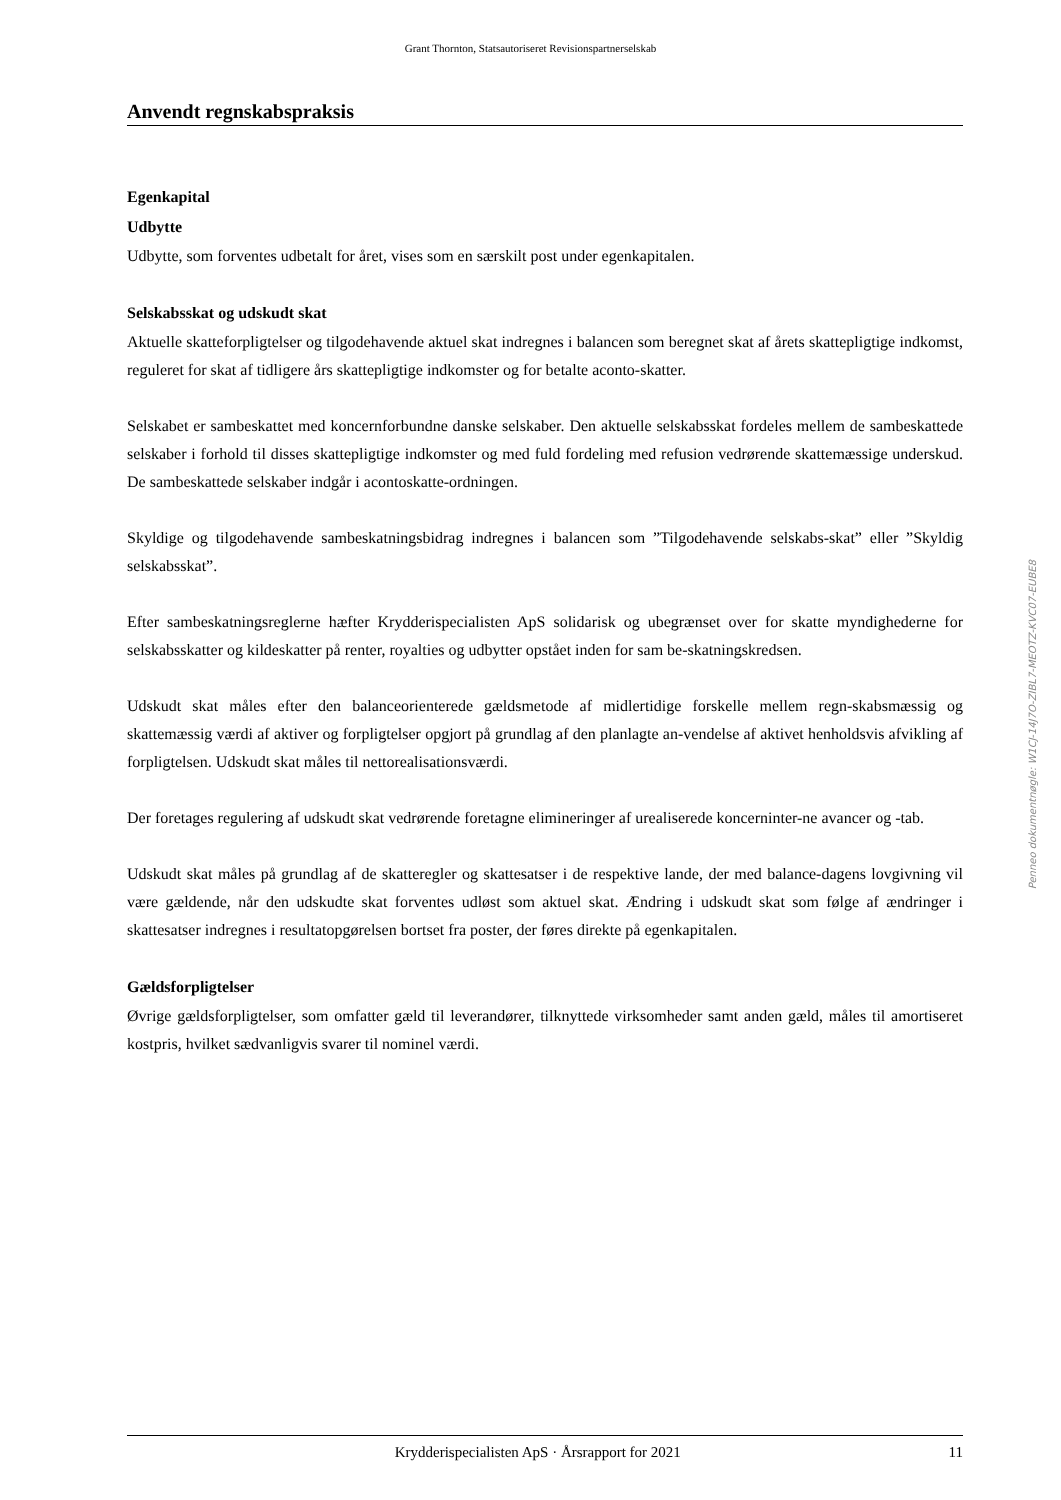Grant Thornton, Statsautoriseret Revisionspartnerselskab
Anvendt regnskabspraksis
Egenkapital
Udbytte
Udbytte, som forventes udbetalt for året, vises som en særskilt post under egenkapitalen.
Selskabsskat og udskudt skat
Aktuelle skatteforpligtelser og tilgodehavende aktuel skat indregnes i balancen som beregnet skat af årets skattepligtige indkomst, reguleret for skat af tidligere års skattepligtige indkomster og for betalte aconto-skatter.
Selskabet er sambeskattet med koncernforbundne danske selskaber. Den aktuelle selskabsskat fordeles mellem de sambeskattede selskaber i forhold til disses skattepligtige indkomster og med fuld fordeling med refusion vedrørende skattemæssige underskud. De sambeskattede selskaber indgår i acontoskatte-ordningen.
Skyldige og tilgodehavende sambeskatningsbidrag indregnes i balancen som ”Tilgodehavende selskabs-skat” eller ”Skyldig selskabsskat”.
Efter sambeskatningsreglerne hæfter Krydderispecialisten ApS solidarisk og ubegrænset over for skatte myndighederne for selskabsskatter og kildeskatter på renter, royalties og udbytter opstået inden for sam be-skatningskredsen.
Udskudt skat måles efter den balanceorienterede gældsmetode af midlertidige forskelle mellem regn-skabsmæssig og skattemæssig værdi af aktiver og forpligtelser opgjort på grundlag af den planlagte an-vendelse af aktivet henholdsvis afvikling af forpligtelsen. Udskudt skat måles til nettorealisationsværdi.
Der foretages regulering af udskudt skat vedrørende foretagne elimineringer af urealiserede koncerninter-ne avancer og -tab.
Udskudt skat måles på grundlag af de skatteregler og skattesatser i de respektive lande, der med balance-dagens lovgivning vil være gældende, når den udskudte skat forventes udløst som aktuel skat. Ændring i udskudt skat som følge af ændringer i skattesatser indregnes i resultatopgørelsen bortset fra poster, der føres direkte på egenkapitalen.
Gældsforpligtelser
Øvrige gældsforpligtelser, som omfatter gæld til leverandører, tilknyttede virksomheder samt anden gæld, måles til amortiseret kostpris, hvilket sædvanligvis svarer til nominel værdi.
Penneo dokumentnøgle: W1CJ-14J7O-ZIBL7-MEOTZ-KVC07-EUBE8
Krydderispecialisten ApS · Årsrapport for 2021 11